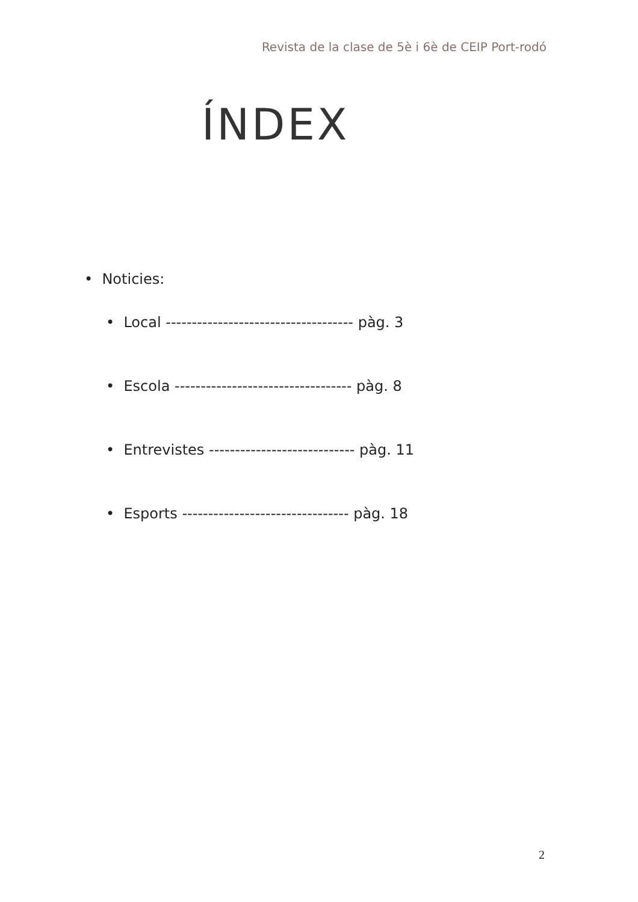Revista de la clase de 5è i 6è de CEIP Port-rodó
ÍNDEX
• Noticies:
• Local ------------------------------------ pàg. 3
• Escola ---------------------------------- pàg. 8
• Entrevistes ---------------------------- pàg. 11
• Esports -------------------------------- pàg. 18
2